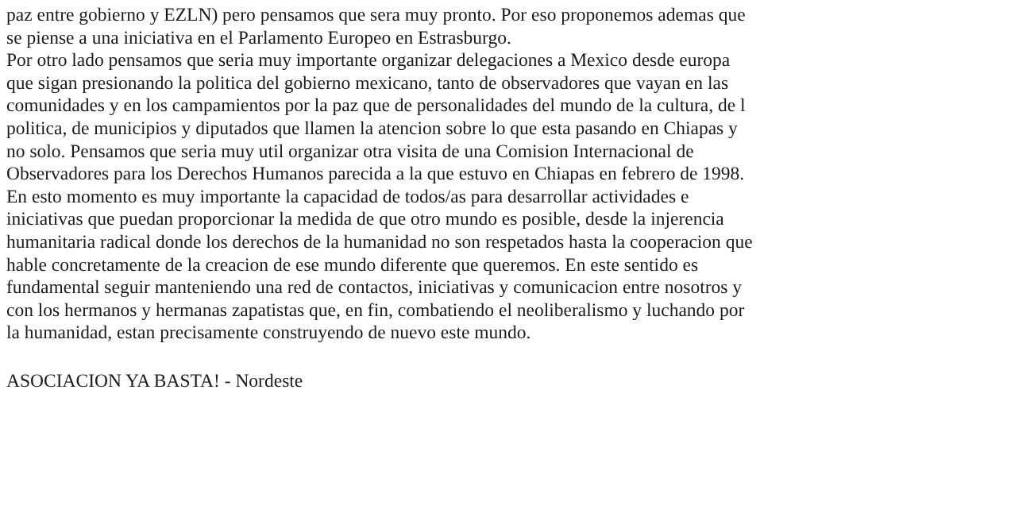paz entre gobierno y EZLN) pero pensamos que sera muy pronto. Por eso proponemos ademas que
se piense a una iniciativa en el Parlamento Europeo en Estrasburgo.
Por otro lado pensamos que seria muy importante organizar delegaciones a Mexico desde europa
que sigan presionando la politica del gobierno mexicano, tanto de observadores que vayan en las
comunidades y en los campamientos por la paz que de personalidades del mundo de la cultura, de l
politica, de municipios y diputados que llamen la atencion sobre lo que esta pasando en Chiapas y
no solo. Pensamos que seria muy util organizar otra visita de una Comision Internacional de
Observadores para los Derechos Humanos parecida a la que estuvo en Chiapas en febrero de 1998.
En esto momento es muy importante la capacidad de todos/as para desarrollar actividades e
iniciativas que puedan proporcionar la medida de que otro mundo es posible, desde la injerencia
humanitaria radical donde los derechos de la humanidad no son respetados hasta la cooperacion que
hable concretamente de la creacion de ese mundo diferente que queremos. En este sentido es
fundamental seguir manteniendo una red de contactos, iniciativas y comunicacion entre nosotros y
con los hermanos y hermanas zapatistas que, en fin, combatiendo el neoliberalismo y luchando por
la humanidad, estan precisamente construyendo de nuevo este mundo.
ASOCIACION YA BASTA! - Nordeste